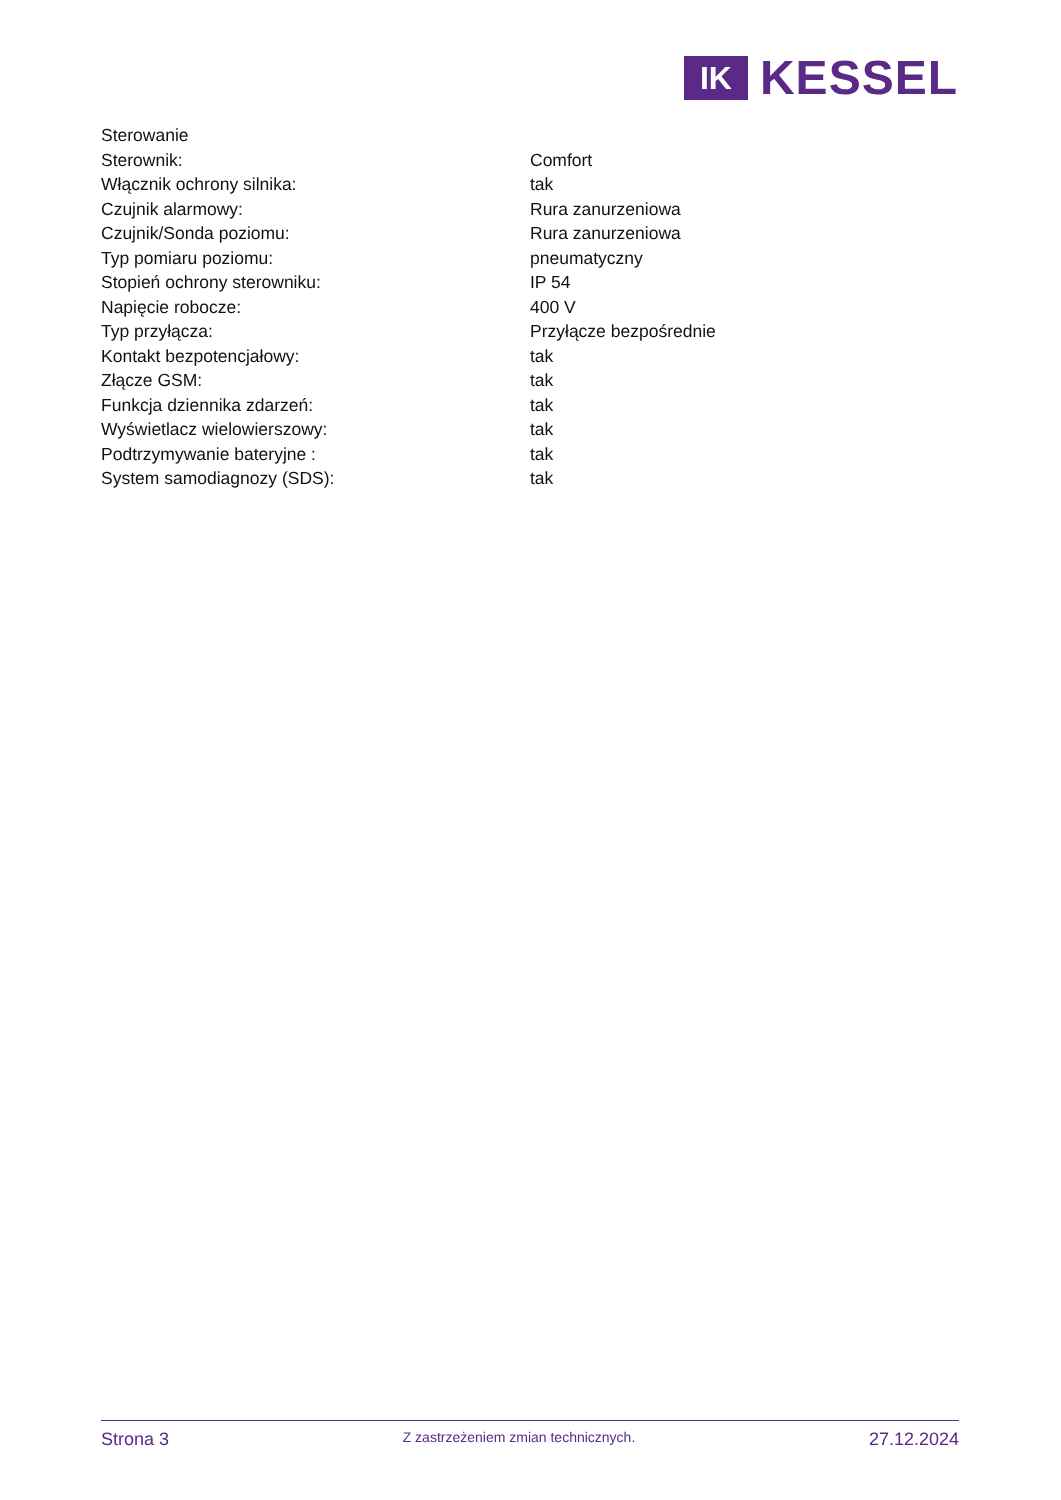IK
KESSEL
| Sterowanie | |
| Sterownik: | Comfort |
| Włącznik ochrony silnika: | tak |
| Czujnik alarmowy: | Rura zanurzeniowa |
| Czujnik/Sonda poziomu: | Rura zanurzeniowa |
| Typ pomiaru poziomu: | pneumatyczny |
| Stopień ochrony sterowniku: | IP 54 |
| Napięcie robocze: | 400 V |
| Typ przyłącza: | Przyłącze bezpośrednie |
| Kontakt bezpotencjałowy: | tak |
| Złącze GSM: | tak |
| Funkcja dziennika zdarzeń: | tak |
| Wyświetlacz wielowierszowy: | tak |
| Podtrzymywanie bateryjne : | tak |
| System samodiagnozy (SDS): | tak |
Strona 3
Z zastrzeżeniem zmian technicznych.
27.12.2024